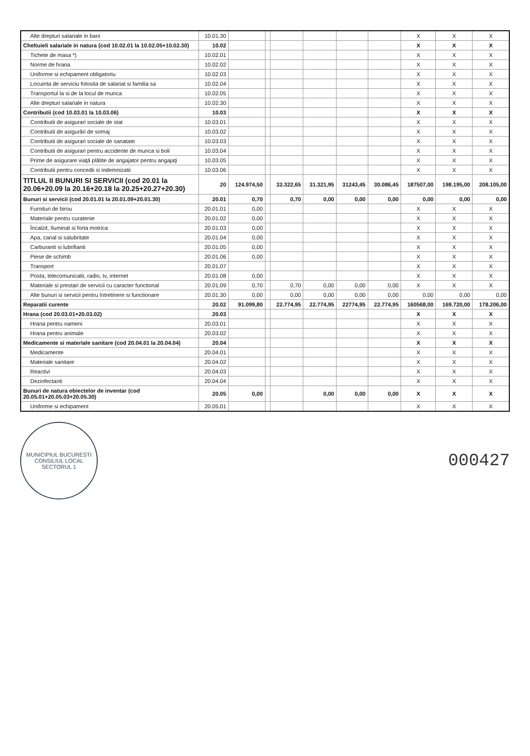| Alte drepturi salariale in bani | 10.01.30 | | | | | | | X | X | X |
| Cheltuieli salariale in natura (cod 10.02.01 la 10.02.05+10.02.30) | 10.02 | | | | | | | X | X | X |
| Tichete de masa *) | 10.02.01 | | | | | | | X | X | X |
| Norme de hrana | 10.02.02 | | | | | | | X | X | X |
| Uniforme si echipament obligatoriu | 10.02.03 | | | | | | | X | X | X |
| Locuinta de serviciu folosita de salariat si familia sa | 10.02.04 | | | | | | | X | X | X |
| Transportul la si de la locul de munca | 10.02.05 | | | | | | | X | X | X |
| Alte drepturi salariale in natura | 10.02.30 | | | | | | | X | X | X |
| Contributii (cod 10.03.01 la 10.03.06) | 10.03 | | | | | | | X | X | X |
| Contributii de asigurari sociale de stat | 10.03.01 | | | | | | | X | X | X |
| Contributii de asigurări de somaj | 10.03.02 | | | | | | | X | X | X |
| Contributii de asigurari sociale de sanatate | 10.03.03 | | | | | | | X | X | X |
| Contributii de asigurari pentru accidente de munca si boli | 10.03.04 | | | | | | | X | X | X |
| Prime de asigurare viaţă plătite de angajator pentru angajaţi | 10.03.05 | | | | | | | X | X | X |
| Contributii pentru concedii si indemnizatii | 10.03.06 | | | | | | | X | X | X |
| TITLUL II BUNURI SI SERVICII (cod 20.01 la 20.06+20.09 la 20.16+20.18 la 20.25+20.27+20.30) | 20 | 124.974,50 | | 32.322,65 | 31.321,95 | 31243,45 | 30.086,45 | 187507,00 | 198.195,00 | 208.105,00 |
| Bunuri si servicii (cod 20.01.01 la 20.01.09+20.01.30) | 20.01 | 0,70 | | 0,70 | 0,00 | 0,00 | 0,00 | 0,00 | 0,00 | 0,00 |
| Furnituri de birou | 20.01.01 | 0,00 | | | | | | X | X | X |
| Materiale pentru curatenie | 20.01.02 | 0,00 | | | | | | X | X | X |
| Încalzit, Iluminat si forta motrica | 20.01.03 | 0,00 | | | | | | X | X | X |
| Apa, canal si salubritate | 20.01.04 | 0,00 | | | | | | X | X | X |
| Carburanti si lubrifianti | 20.01.05 | 0,00 | | | | | | X | X | X |
| Piese de schimb | 20.01.06 | 0,00 | | | | | | X | X | X |
| Transport | 20.01.07 | | | | | | | X | X | X |
| Posta, telecomunicatii, radio, tv, internet | 20.01.08 | 0,00 | | | | | | X | X | X |
| Materiale si prestari de servicii cu caracter functional | 20.01.09 | 0,70 | | 0,70 | 0,00 | 0,00 | 0,00 | X | X | X |
| Alte bunuri si servicii pentru întretinere si functionare | 20.01.30 | 0,00 | | 0,00 | 0,00 | 0,00 | 0,00 | 0,00 | 0,00 | 0,00 |
| Reparatii curente | 20.02 | 91.099,80 | | 22.774,95 | 22.774,95 | 22774,95 | 22.774,95 | 160568,00 | 169.720,00 | 178.206,00 |
| Hrana (cod 20.03.01+20.03.02) | 20.03 | | | | | | | X | X | X |
| Hrana pentru oameni | 20.03.01 | | | | | | | X | X | X |
| Hrana pentru animale | 20.03.02 | | | | | | | X | X | X |
| Medicamente si materiale sanitare (cod 20.04.01 la 20.04.04) | 20.04 | | | | | | | X | X | X |
| Medicamente | 20.04.01 | | | | | | | X | X | X |
| Materiale sanitare | 20.04.02 | | | | | | | X | X | X |
| Reactivi | 20.04.03 | | | | | | | X | X | X |
| Dezinfectanti | 20.04.04 | | | | | | | X | X | X |
| Bunuri de natura obiectelor de inventar (cod 20.05.01+20.05.03+20.05.30) | 20.05 | 0,00 | | | 0,00 | 0,00 | 0,00 | X | X | X |
| Uniforme si echipament | 20.05.01 | | | | | | | X | X | X |
MUNICIPIUL BUCURESTI
CONSILIUL LOCAL
SECTORUL 1
000427